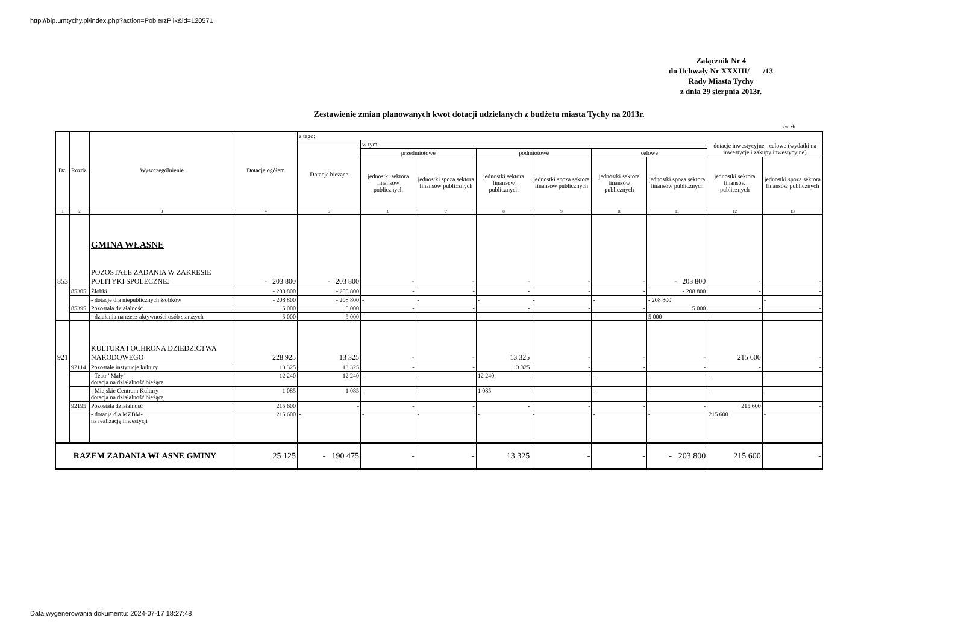http://bip.umtychy.pl/index.php?action=PobierzPlik&id=120571
Załącznik Nr 4
do Uchwały Nr XXXIII/ /13
Rady Miasta Tychy
z dnia 29 sierpnia 2013r.
Zestawienie zmian planowanych kwot dotacji udzielanych z budżetu miasta Tychy na 2013r.
/w zł/
| Dz. | Rozdz. | Wyszczególnienie | Dotacje ogółem | z tego: | | | | | | | | |
| | | | | Dotacje bieżące | w tym: | | | | | | dotacje inwestycyjne - celowe (wydatki na inwestycje i zakupy inwestycyjne) | |
| | | | | | przedmiotowe | | podmiotowe | | celowe | | | |
| | | | | | jednostki sektora finansów publicznych | jednostki spoza sektora finansów publicznych | jednostki sektora finansów publicznych | jednostki spoza sektora finansów publicznych | jednostki sektora finansów publicznych | jednostki spoza sektora finansów publicznych | jednostki sektora finansów publicznych | jednostki spoza sektora finansów publicznych |
| 1 | 2 | 3 | 4 | 5 | 6 | 7 | 8 | 9 | 10 | 11 | 12 | 13 |
| 853 | | GMINA WŁASNE POZOSTAŁE ZADANIA W ZAKRESIE POLITYKI SPOŁECZNEJ | - 203 800 | - 203 800 | - | - | - | - | - | - 203 800 | - | - |
| | 85305 | Żłobki | - 208 800 | - 208 800 | - | - | - | - | - | - 208 800 | - | - |
| | | - dotacje dla niepublicznych żłobków | - 208 800 | - 208 800 | - | - | - | - | - | - 208 800 | | - |
| | 85395 | Pozostała działalność | 5 000 | 5 000 | - | - | - | - | - | 5 000 | - | - |
| | | - działania na rzecz aktywności osób starszych | 5 000 | 5 000 | - | - | - | - | - | 5 000 | - | - |
| 921 | | KULTURA I OCHRONA DZIEDZICTWA NARODOWEGO | 228 925 | 13 325 | - | - | 13 325 | - | - | - | 215 600 | - |
| | 92114 | Pozostałe instytucje kultury | 13 325 | 13 325 | - | - | 13 325 | - | - | - | - | - |
| | | - Teatr "Mały"- dotacja na działalność bieżącą | 12 240 | 12 240 | - | - | 12 240 | - | - | - | - | - |
| | | - Miejskie Centrum Kultury- dotacja na działalność bieżącą | 1 085 | 1 085 | - | - | 1 085 | - | - | - | - | - |
| | 92195 | Pozostała działalność | 215 600 | - | - | - | - | - | - | - | 215 600 | - |
| | | - dotacja dla MZBM- na realizację inwestycji | 215 600 | - | - | - | - | - | - | - | 215 600 | - |
| RAZEM ZADANIA WŁASNE GMINY | | | 25 125 | - 190 475 | - | - | 13 325 | - | - | - 203 800 | 215 600 | - |
Data wygenerowania dokumentu: 2024-07-17 18:27:48